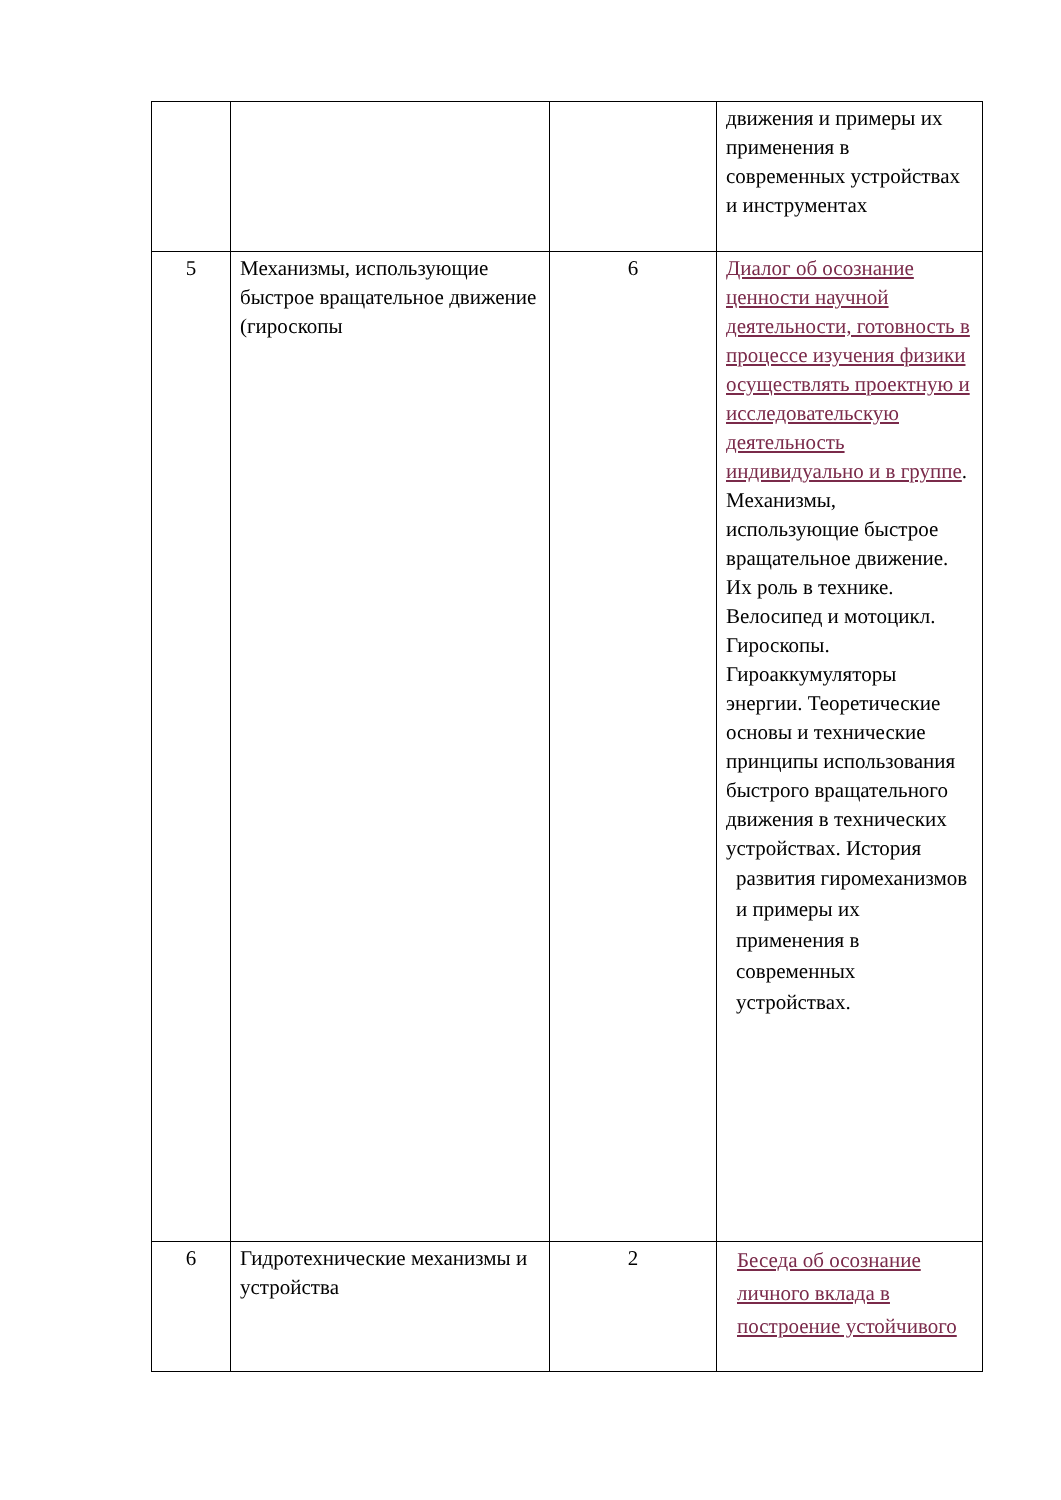| | | | движения и примеры их применения в современных устройствах и инструментах |
| 5 | Механизмы, использующие быстрое вращательное движение (гироскопы | 6 | Диалог об осознание ценности научной деятельности, готовность в процессе изучения физики осуществлять проектную и исследовательскую деятельность индивидуально и в группе . Механизмы, использующие быстрое вращательное движение. Их роль в технике. Велосипед и мотоцикл. Гироскопы. Гироаккумуляторы энергии. Теоретические основы и технические принципы использования быстрого вращательного движения в технических устройствах. История развития гиромеханизмов и примеры их применения в современных устройствах. |
| 6 | Гидротехнические механизмы и устройства | 2 | Беседа об осознание личного вклада в построение устойчивого |